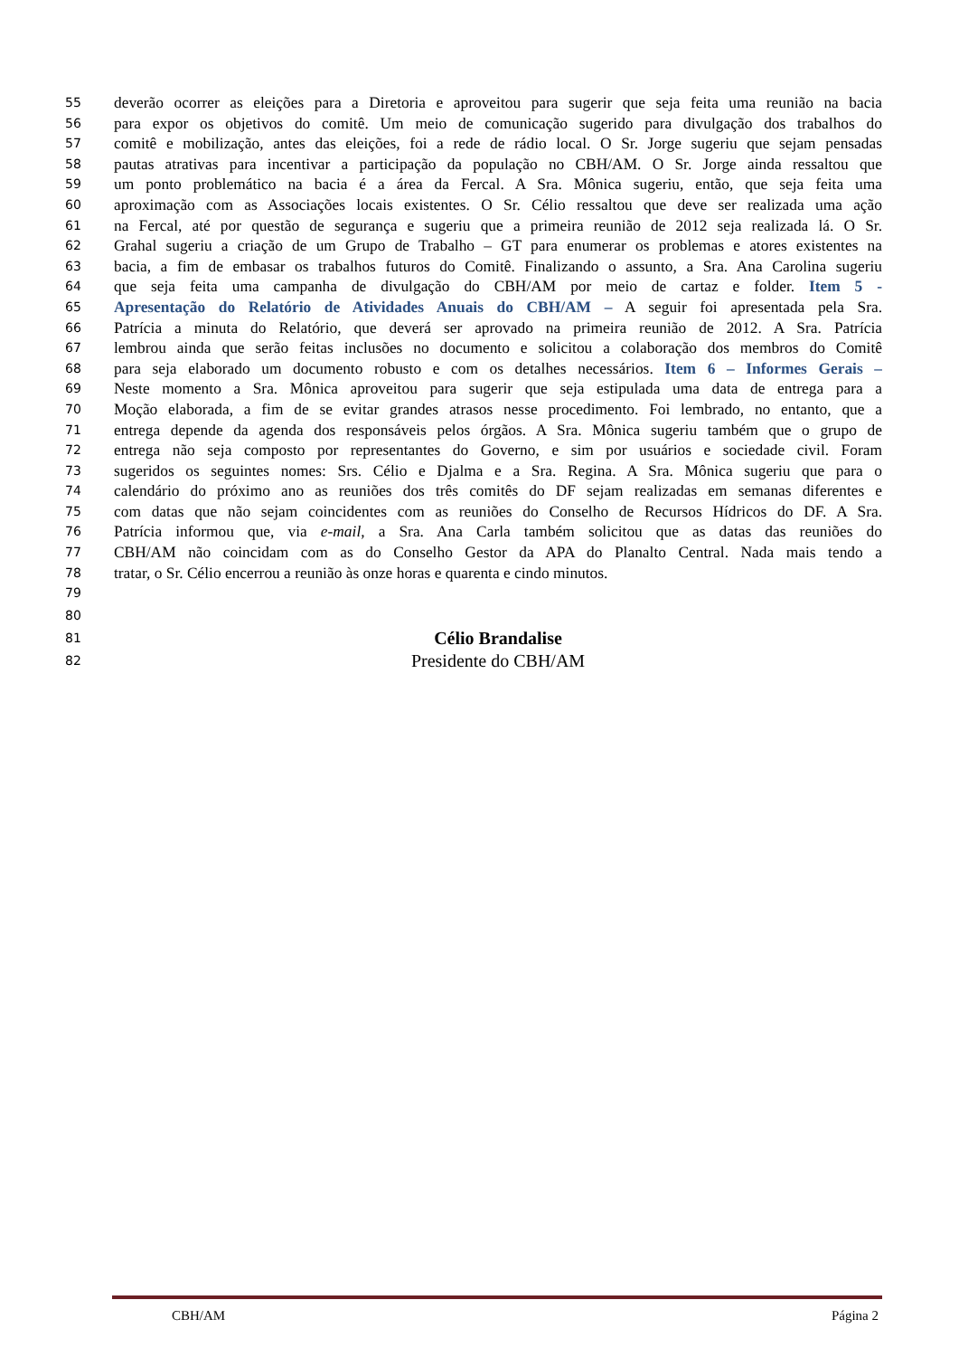55 deverão ocorrer as eleições para a Diretoria e aproveitou para sugerir que seja feita uma reunião na bacia
56 para expor os objetivos do comitê. Um meio de comunicação sugerido para divulgação dos trabalhos do
57 comitê e mobilização, antes das eleições, foi a rede de rádio local. O Sr. Jorge sugeriu que sejam pensadas
58 pautas atrativas para incentivar a participação da população no CBH/AM. O Sr. Jorge ainda ressaltou que
59 um ponto problemático na bacia é a área da Fercal. A Sra. Mônica sugeriu, então, que seja feita uma
60 aproximação com as Associações locais existentes. O Sr. Célio ressaltou que deve ser realizada uma ação
61 na Fercal, até por questão de segurança e sugeriu que a primeira reunião de 2012 seja realizada lá. O Sr.
62 Grahal sugeriu a criação de um Grupo de Trabalho – GT para enumerar os problemas e atores existentes na
63 bacia, a fim de embasar os trabalhos futuros do Comitê. Finalizando o assunto, a Sra. Ana Carolina sugeriu
64 que seja feita uma campanha de divulgação do CBH/AM por meio de cartaz e folder. Item 5 -
65 Apresentação do Relatório de Atividades Anuais do CBH/AM – A seguir foi apresentada pela Sra.
66 Patrícia a minuta do Relatório, que deverá ser aprovado na primeira reunião de 2012. A Sra. Patrícia
67 lembrou ainda que serão feitas inclusões no documento e solicitou a colaboração dos membros do Comitê
68 para seja elaborado um documento robusto e com os detalhes necessários. Item 6 – Informes Gerais –
69 Neste momento a Sra. Mônica aproveitou para sugerir que seja estipulada uma data de entrega para a
70 Moção elaborada, a fim de se evitar grandes atrasos nesse procedimento. Foi lembrado, no entanto, que a
71 entrega depende da agenda dos responsáveis pelos órgãos. A Sra. Mônica sugeriu também que o grupo de
72 entrega não seja composto por representantes do Governo, e sim por usuários e sociedade civil. Foram
73 sugeridos os seguintes nomes: Srs. Célio e Djalma e a Sra. Regina. A Sra. Mônica sugeriu que para o
74 calendário do próximo ano as reuniões dos três comitês do DF sejam realizadas em semanas diferentes e
75 com datas que não sejam coincidentes com as reuniões do Conselho de Recursos Hídricos do DF. A Sra.
76 Patrícia informou que, via e-mail, a Sra. Ana Carla também solicitou que as datas das reuniões do
77 CBH/AM não coincidam com as do Conselho Gestor da APA do Planalto Central. Nada mais tendo a
78 tratar, o Sr. Célio encerrou a reunião às onze horas e quarenta e cindo minutos.
79
80
81 Célio Brandalise
82 Presidente do CBH/AM
CBH/AM Página 2